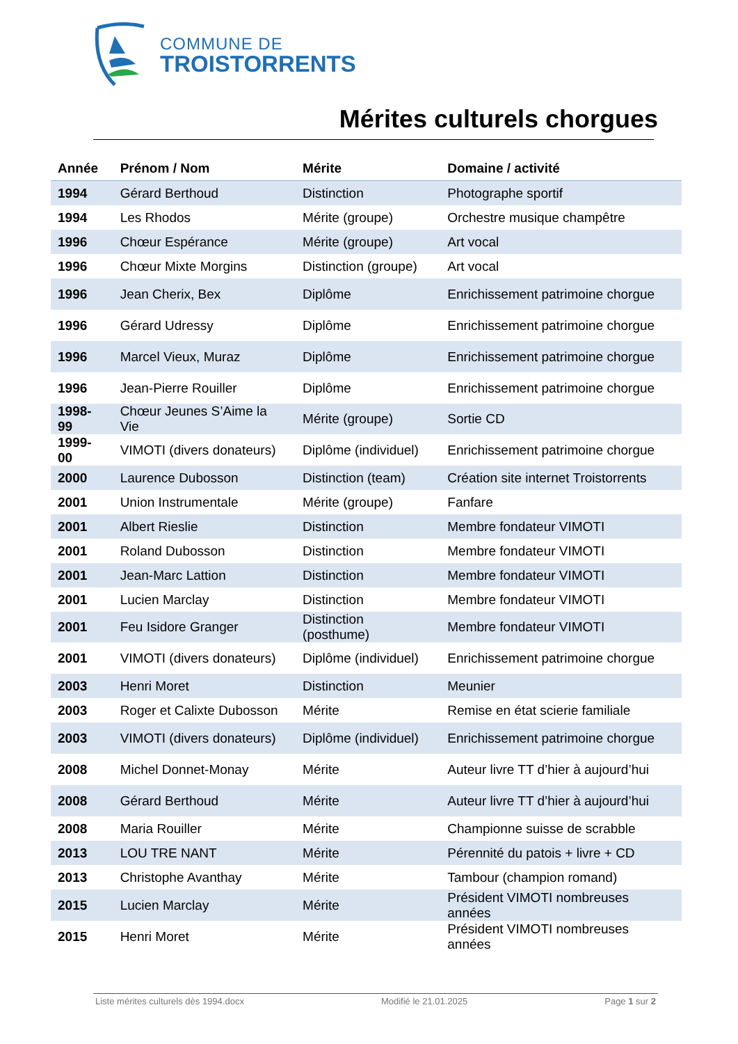COMMUNE DE
TROISTORRENTS
Mérites culturels chorgues
| Année | Prénom / Nom | Mérite | Domaine / activité |
| --- | --- | --- | --- |
| 1994 | Gérard Berthoud | Distinction | Photographe sportif |
| 1994 | Les Rhodos | Mérite (groupe) | Orchestre musique champêtre |
| 1996 | Chœur Espérance | Mérite (groupe) | Art vocal |
| 1996 | Chœur Mixte Morgins | Distinction (groupe) | Art vocal |
| 1996 | Jean Cherix, Bex | Diplôme | Enrichissement patrimoine chorgue |
| 1996 | Gérard Udressy | Diplôme | Enrichissement patrimoine chorgue |
| 1996 | Marcel Vieux, Muraz | Diplôme | Enrichissement patrimoine chorgue |
| 1996 | Jean-Pierre Rouiller | Diplôme | Enrichissement patrimoine chorgue |
| 1998-99 | Chœur Jeunes S’Aime la Vie | Mérite (groupe) | Sortie CD |
| 1999-00 | VIMOTI (divers donateurs) | Diplôme (individuel) | Enrichissement patrimoine chorgue |
| 2000 | Laurence Dubosson | Distinction (team) | Création site internet Troistorrents |
| 2001 | Union Instrumentale | Mérite (groupe) | Fanfare |
| 2001 | Albert Rieslie | Distinction | Membre fondateur VIMOTI |
| 2001 | Roland Dubosson | Distinction | Membre fondateur VIMOTI |
| 2001 | Jean-Marc Lattion | Distinction | Membre fondateur VIMOTI |
| 2001 | Lucien Marclay | Distinction | Membre fondateur VIMOTI |
| 2001 | Feu Isidore Granger | Distinction (posthume) | Membre fondateur VIMOTI |
| 2001 | VIMOTI (divers donateurs) | Diplôme (individuel) | Enrichissement patrimoine chorgue |
| 2003 | Henri Moret | Distinction | Meunier |
| 2003 | Roger et Calixte Dubosson | Mérite | Remise en état scierie familiale |
| 2003 | VIMOTI (divers donateurs) | Diplôme (individuel) | Enrichissement patrimoine chorgue |
| 2008 | Michel Donnet-Monay | Mérite | Auteur livre TT d’hier à aujourd’hui |
| 2008 | Gérard Berthoud | Mérite | Auteur livre TT d’hier à aujourd’hui |
| 2008 | Maria Rouiller | Mérite | Championne suisse de scrabble |
| 2013 | LOU TRE NANT | Mérite | Pérennité du patois + livre + CD |
| 2013 | Christophe Avanthay | Mérite | Tambour (champion romand) |
| 2015 | Lucien Marclay | Mérite | Président VIMOTI nombreuses années |
| 2015 | Henri Moret | Mérite | Président VIMOTI nombreuses années |
Liste mérites culturels dès 1994.docx Modifié le 21.01.2025 Page 1 sur 2